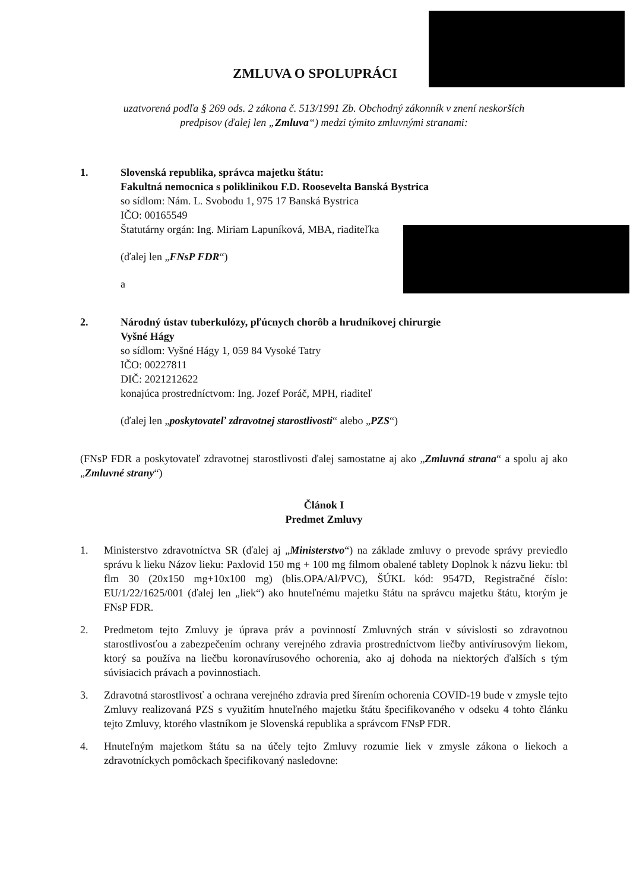ZMLUVA O SPOLUPRÁCI
uzatvorená podľa § 269 ods. 2 zákona č. 513/1991 Zb. Obchodný zákonník v znení neskorších
predpisov (ďalej len „Zmluva“) medzi týmito zmluvnými stranami:
1. Slovenská republika, správca majetku štátu:
Fakultná nemocnica s poliklinikou F.D. Roosevelta Banská Bystrica
so sídlom: Nám. L. Svobodu 1, 975 17 Banská Bystrica
IČO: 00165549
Štatutárny orgán: Ing. Miriam Lapuníková, MBA, riaditeľka
(ďalej len „FNsP FDR“)
a
2. Národný ústav tuberkulózy, pľúcnych chorôb a hrudníkovej chirurgie
Vyšné Hágy
so sídlom: Vyšné Hágy 1, 059 84 Vysoké Tatry
IČO: 00227811
DIČ: 2021212622
konajúca prostredníctvom: Ing. Jozef Poráč, MPH, riaditeľ
(ďalej len „poskytovateľ zdravotnej starostlivosti“ alebo „PZS“)
(FNsP FDR a poskytovateľ zdravotnej starostlivosti ďalej samostatne aj ako „Zmluvná strana“ a spolu aj ako „Zmluvné strany“)
Článok I
Predmet Zmluvy
1. Ministerstvo zdravotníctva SR (ďalej aj „Ministerstvo“) na základe zmluvy o prevode správy previedlo správu k lieku Názov lieku: Paxlovid 150 mg + 100 mg filmom obalené tablety Doplnok k názvu lieku: tbl flm 30 (20x150 mg+10x100 mg) (blis.OPA/Al/PVC), ŠÚKL kód: 9547D, Registračné číslo: EU/1/22/1625/001 (ďalej len „liek“) ako hnuteľnému majetku štátu na správcu majetku štátu, ktorým je FNsP FDR.
2. Predmetom tejto Zmluvy je úprava práv a povinností Zmluvných strán v súvislosti so zdravotnou starostlivosťou a zabezpečením ochrany verejného zdravia prostredníctvom liečby antivírusovým liekom, ktorý sa používa na liečbu koronavírusového ochorenia, ako aj dohoda na niektorých ďalších s tým súvisiacich právach a povinnostiach.
3. Zdravotná starostlivosť a ochrana verejného zdravia pred šírením ochorenia COVID-19 bude v zmysle tejto Zmluvy realizovaná PZS s využitím hnuteľného majetku štátu špecifikovaného v odseku 4 tohto článku tejto Zmluvy, ktorého vlastníkom je Slovenská republika a správcom FNsP FDR.
4. Hnuteľným majetkom štátu sa na účely tejto Zmluvy rozumie liek v zmysle zákona o liekoch a zdravotníckych pomôckach špecifikovaný nasledovne: